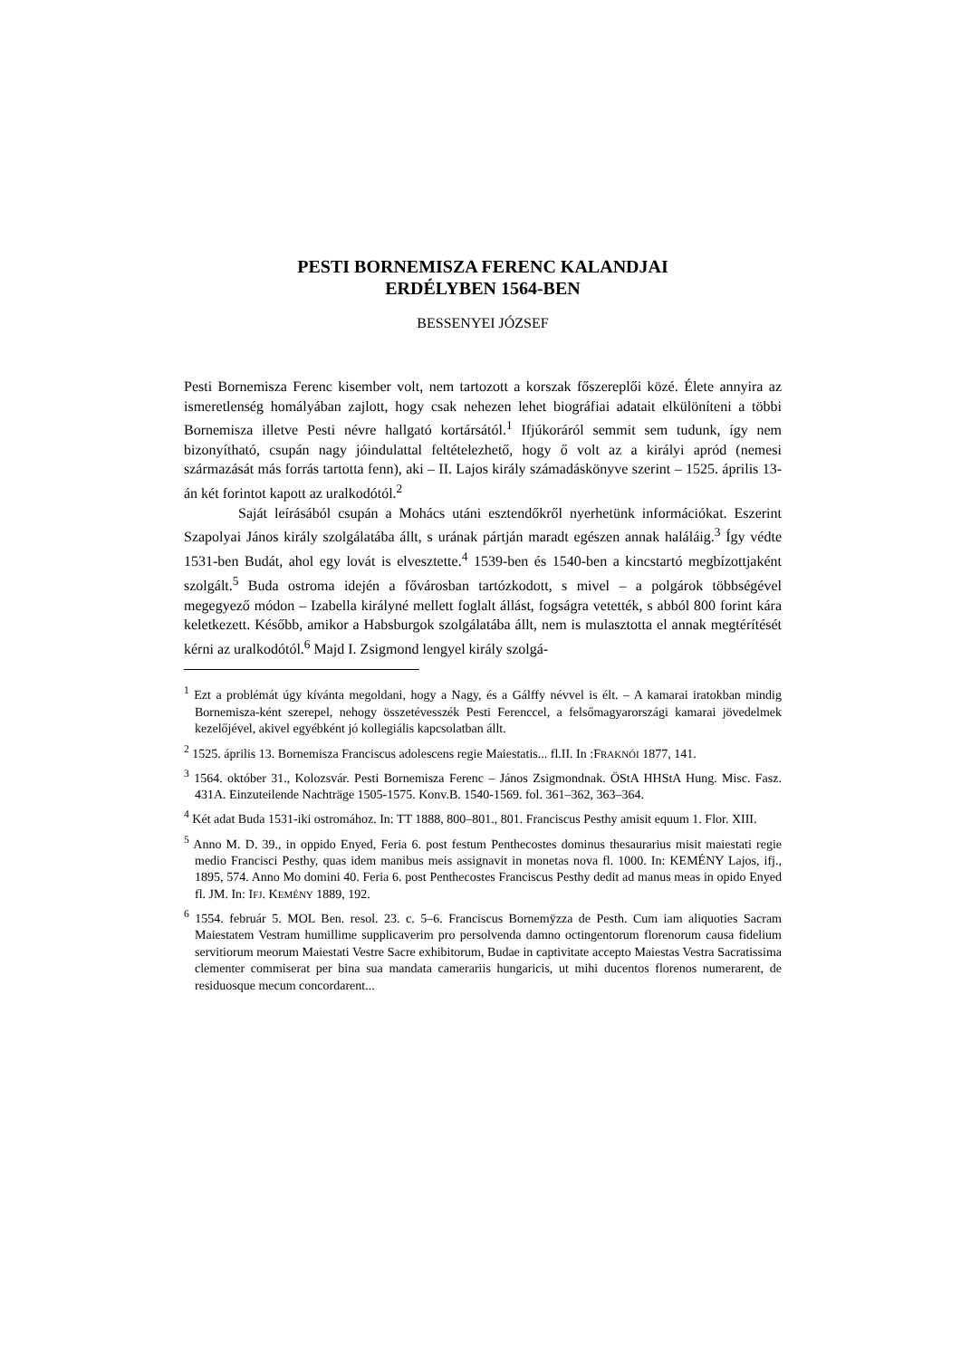PESTI BORNEMISZA FERENC KALANDJAI
ERDÉLYBEN 1564-BEN
BESSENYEI JÓZSEF
Pesti Bornemisza Ferenc kisember volt, nem tartozott a korszak főszereplői közé. Élete annyira az ismeretlenség homályában zajlott, hogy csak nehezen lehet biográfiai adatait elkülöníteni a többi Bornemisza illetve Pesti névre hallgató kortársától.<sup>1</sup> Ifjúkoráról semmit sem tudunk, így nem bizonyítható, csupán nagy jóindulattal feltételezhető, hogy ő volt az a királyi apród (nemesi származását más forrás tartotta fenn), aki – II. Lajos király számadáskönyve szerint – 1525. április 13-án két forintot kapott az uralkodótól.<sup>2</sup>
Saját leírásából csupán a Mohács utáni esztendőkről nyerhetünk információkat. Eszerint Szapolyai János király szolgálatába állt, s urának pártján maradt egészen annak haláláig.<sup>3</sup> Így védte 1531-ben Budát, ahol egy lovát is elvesztette.<sup>4</sup> 1539-ben és 1540-ben a kincstartó megbízottjaként szolgált.<sup>5</sup> Buda ostroma idején a fővárosban tartózkodott, s mivel – a polgárok többségével megegyező módon – Izabella királyné mellett foglalt állást, fogságra vetették, s abból 800 forint kára keletkezett. Később, amikor a Habsburgok szolgálatába állt, nem is mulasztotta el annak megtérítését kérni az uralkodótól.<sup>6</sup> Majd I. Zsigmond lengyel király szolgá-
<sup>1</sup> Ezt a problémát úgy kívánta megoldani, hogy a Nagy, és a Gálffy névvel is élt. – A kamarai iratokban mindig Bornemisza-ként szerepel, nehogy összetévesszék Pesti Ferenccel, a felsőmagyarországi kamarai jövedelmek kezelőjével, akivel egyébként jó kollegiális kapcsolatban állt.
<sup>2</sup> 1525. április 13. Bornemisza Franciscus adolescens regie Maiestatis... fl.II. In :FRAKNÓI 1877, 141.
<sup>3</sup> 1564. október 31., Kolozsvár. Pesti Bornemisza Ferenc – János Zsigmondnak. ÖStA HHStA Hung. Misc. Fasz. 431A. Einzuteilende Nachträge 1505-1575. Konv.B. 1540-1569. fol. 361–362, 363–364.
<sup>4</sup> Két adat Buda 1531-iki ostromához. In: TT 1888, 800–801., 801. Franciscus Pesthy amisit equum 1. Flor. XIII.
<sup>5</sup> Anno M. D. 39., in oppido Enyed, Feria 6. post festum Penthecostes dominus thesaurarius misit maiestati regie medio Francisci Pesthy, quas idem manibus meis assignavit in monetas nova fl. 1000. In: KEMÉNY Lajos, ifj., 1895, 574. Anno Mo domini 40. Feria 6. post Penthecostes Franciscus Pesthy dedit ad manus meas in opido Enyed fl. JM. In: IFJ. KEMÉNY 1889, 192.
<sup>6</sup> 1554. február 5. MOL Ben. resol. 23. c. 5–6. Franciscus Bornemÿzza de Pesth. Cum iam aliquoties Sacram Maiestatem Vestram humillime supplicaverim pro persolvenda damno octingentorum florenorum causa fidelium servitiorum meorum Maiestati Vestre Sacre exhibitorum, Budae in captivitate accepto Maiestas Vestra Sacratissima clementer commiserat per bina sua mandata camerariis hungaricis, ut mihi ducentos florenos numerarent, de residuosque mecum concordarent...